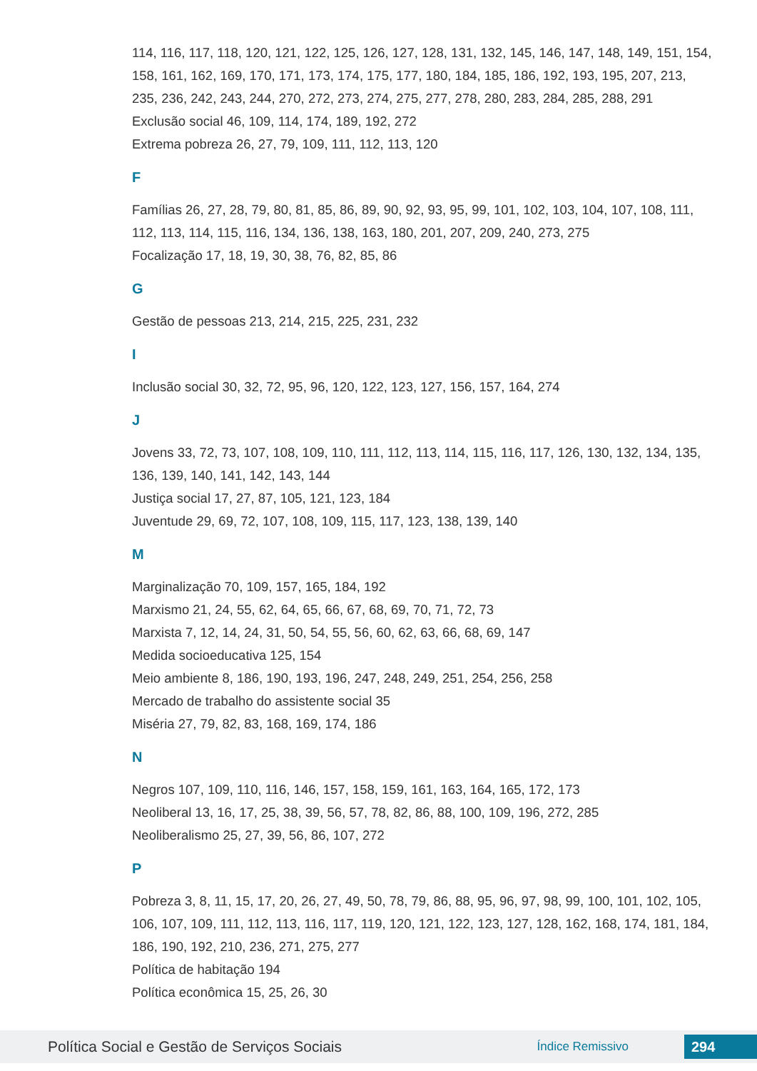114, 116, 117, 118, 120, 121, 122, 125, 126, 127, 128, 131, 132, 145, 146, 147, 148, 149, 151, 154, 158, 161, 162, 169, 170, 171, 173, 174, 175, 177, 180, 184, 185, 186, 192, 193, 195, 207, 213, 235, 236, 242, 243, 244, 270, 272, 273, 274, 275, 277, 278, 280, 283, 284, 285, 288, 291
Exclusão social 46, 109, 114, 174, 189, 192, 272
Extrema pobreza 26, 27, 79, 109, 111, 112, 113, 120
F
Famílias 26, 27, 28, 79, 80, 81, 85, 86, 89, 90, 92, 93, 95, 99, 101, 102, 103, 104, 107, 108, 111, 112, 113, 114, 115, 116, 134, 136, 138, 163, 180, 201, 207, 209, 240, 273, 275
Focalização 17, 18, 19, 30, 38, 76, 82, 85, 86
G
Gestão de pessoas 213, 214, 215, 225, 231, 232
I
Inclusão social 30, 32, 72, 95, 96, 120, 122, 123, 127, 156, 157, 164, 274
J
Jovens 33, 72, 73, 107, 108, 109, 110, 111, 112, 113, 114, 115, 116, 117, 126, 130, 132, 134, 135, 136, 139, 140, 141, 142, 143, 144
Justiça social 17, 27, 87, 105, 121, 123, 184
Juventude 29, 69, 72, 107, 108, 109, 115, 117, 123, 138, 139, 140
M
Marginalização 70, 109, 157, 165, 184, 192
Marxismo 21, 24, 55, 62, 64, 65, 66, 67, 68, 69, 70, 71, 72, 73
Marxista 7, 12, 14, 24, 31, 50, 54, 55, 56, 60, 62, 63, 66, 68, 69, 147
Medida socioeducativa 125, 154
Meio ambiente 8, 186, 190, 193, 196, 247, 248, 249, 251, 254, 256, 258
Mercado de trabalho do assistente social 35
Miséria 27, 79, 82, 83, 168, 169, 174, 186
N
Negros 107, 109, 110, 116, 146, 157, 158, 159, 161, 163, 164, 165, 172, 173
Neoliberal 13, 16, 17, 25, 38, 39, 56, 57, 78, 82, 86, 88, 100, 109, 196, 272, 285
Neoliberalismo 25, 27, 39, 56, 86, 107, 272
P
Pobreza 3, 8, 11, 15, 17, 20, 26, 27, 49, 50, 78, 79, 86, 88, 95, 96, 97, 98, 99, 100, 101, 102, 105, 106, 107, 109, 111, 112, 113, 116, 117, 119, 120, 121, 122, 123, 127, 128, 162, 168, 174, 181, 184, 186, 190, 192, 210, 236, 271, 275, 277
Política de habitação 194
Política econômica 15, 25, 26, 30
Política Social e Gestão de Serviços Sociais Índice Remissivo 294